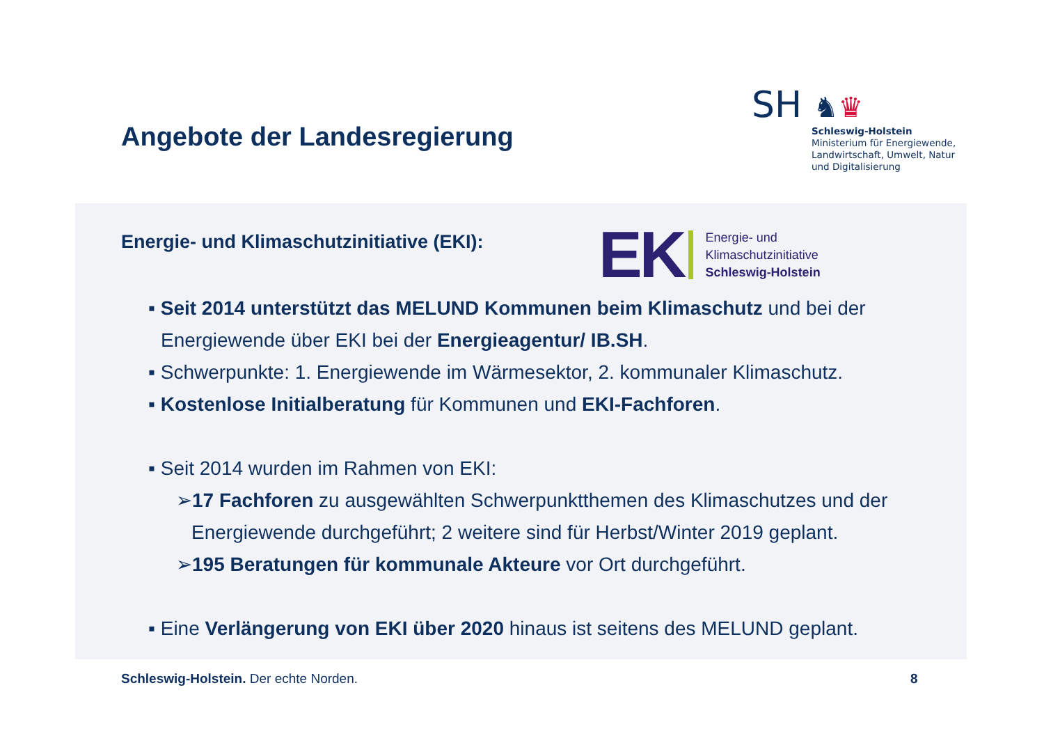Angebote der Landesregierung
SH ♞♛
Schleswig-Holstein
Ministerium für Energiewende,
Landwirtschaft, Umwelt, Natur
und Digitalisierung
Energie- und Klimaschutzinitiative (EKI):
EK
Energie- und
Klimaschutzinitiative
Schleswig-Holstein
▪ Seit 2014 unterstützt das MELUND Kommunen beim Klimaschutz und bei der
Energiewende über EKI bei der Energieagentur/ IB.SH.
▪ Schwerpunkte: 1. Energiewende im Wärmesektor, 2. kommunaler Klimaschutz.
▪ Kostenlose Initialberatung für Kommunen und EKI-Fachforen.
▪ Seit 2014 wurden im Rahmen von EKI:
➢17 Fachforen zu ausgewählten Schwerpunktthemen des Klimaschutzes und der
Energiewende durchgeführt; 2 weitere sind für Herbst/Winter 2019 geplant.
➢195 Beratungen für kommunale Akteure vor Ort durchgeführt.
▪ Eine Verlängerung von EKI über 2020 hinaus ist seitens des MELUND geplant.
Schleswig-Holstein. Der echte Norden.
8